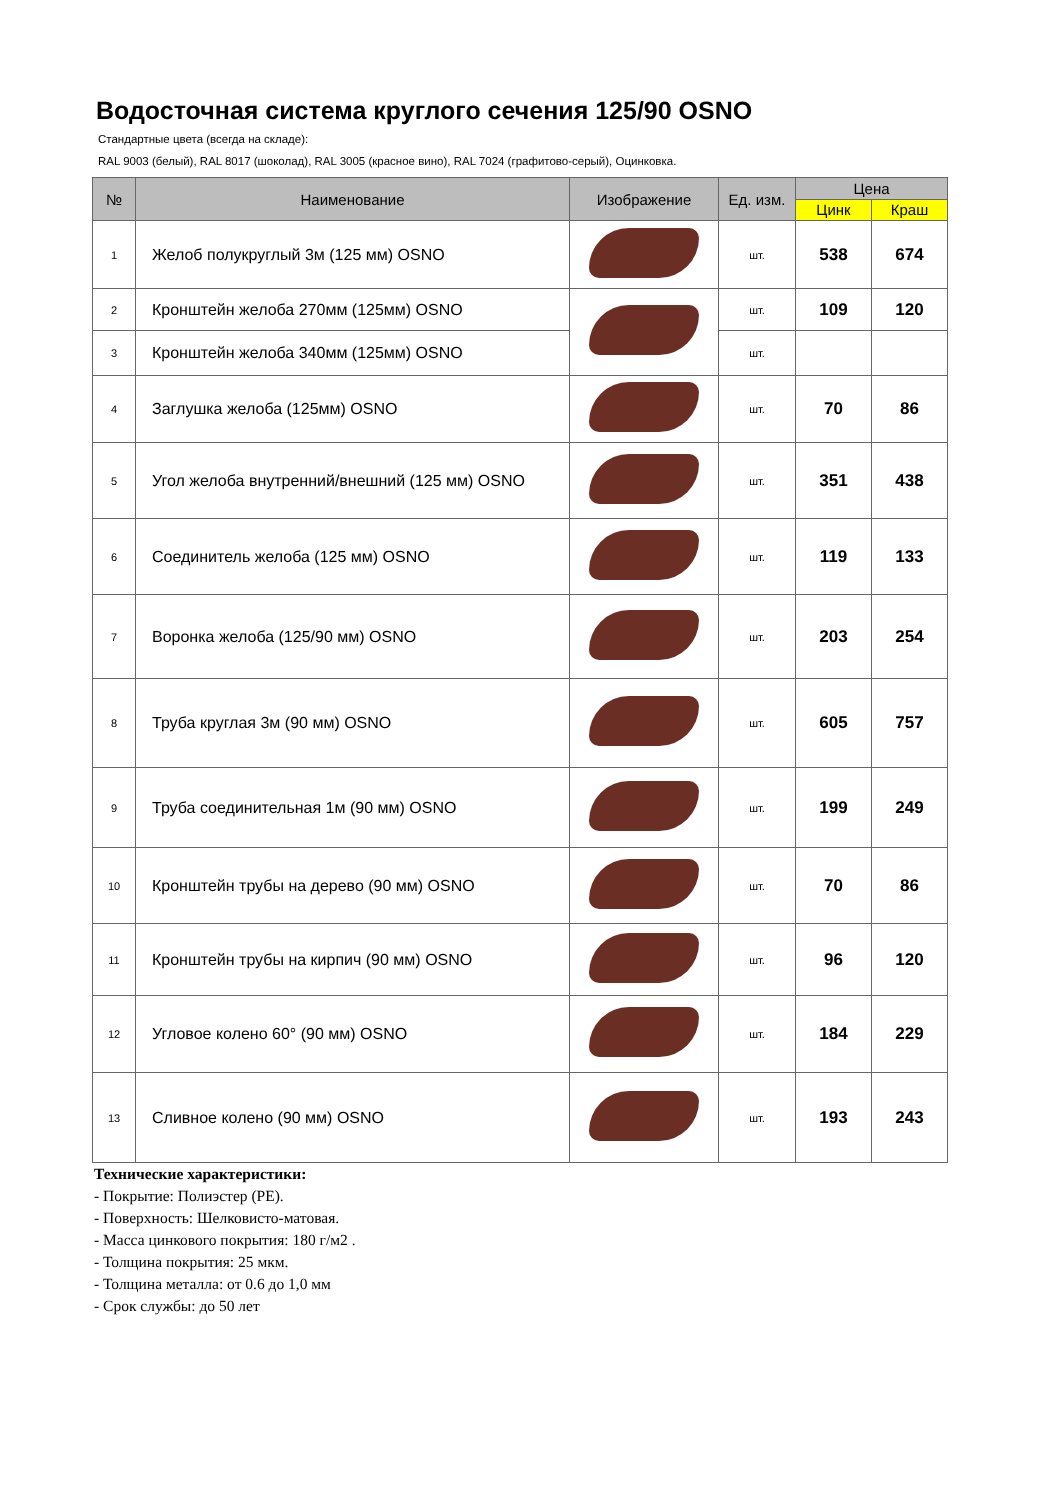Водосточная система круглого сечения 125/90 OSNO
Стандартные цвета (всегда на складе):
RAL 9003 (белый), RAL 8017 (шоколад), RAL 3005 (красное вино), RAL 7024 (графитово-серый), Оцинковка.
| № | Наименование | Изображение | Ед. изм. | Цена | |
| --- | --- | --- | --- | --- | --- |
| | | | | Цинк | Краш |
| 1 | Желоб полукруглый 3м (125 мм) OSNO | | шт. | 538 | 674 |
| 2 | Кронштейн желоба 270мм (125мм) OSNO | | шт. | 109 | 120 |
| 3 | Кронштейн желоба 340мм (125мм) OSNO | | шт. | | |
| 4 | Заглушка желоба (125мм) OSNO | | шт. | 70 | 86 |
| 5 | Угол желоба внутренний/внешний (125 мм) OSNO | | шт. | 351 | 438 |
| 6 | Соединитель желоба (125 мм) OSNO | | шт. | 119 | 133 |
| 7 | Воронка желоба (125/90 мм) OSNO | | шт. | 203 | 254 |
| 8 | Труба круглая 3м (90 мм) OSNO | | шт. | 605 | 757 |
| 9 | Труба соединительная 1м (90 мм) OSNO | | шт. | 199 | 249 |
| 10 | Кронштейн трубы на дерево (90 мм) OSNO | | шт. | 70 | 86 |
| 11 | Кронштейн трубы на кирпич (90 мм) OSNO | | шт. | 96 | 120 |
| 12 | Угловое колено 60° (90 мм) OSNO | | шт. | 184 | 229 |
| 13 | Сливное колено (90 мм) OSNO | | шт. | 193 | 243 |
Технические характеристики:
- Покрытие: Полиэстер (PE).
- Поверхность: Шелковисто-матовая.
- Масса цинкового покрытия: 180 г/м2 .
- Толщина покрытия: 25 мкм.
- Толщина металла: от 0.6 до 1,0 мм
- Срок службы: до 50 лет